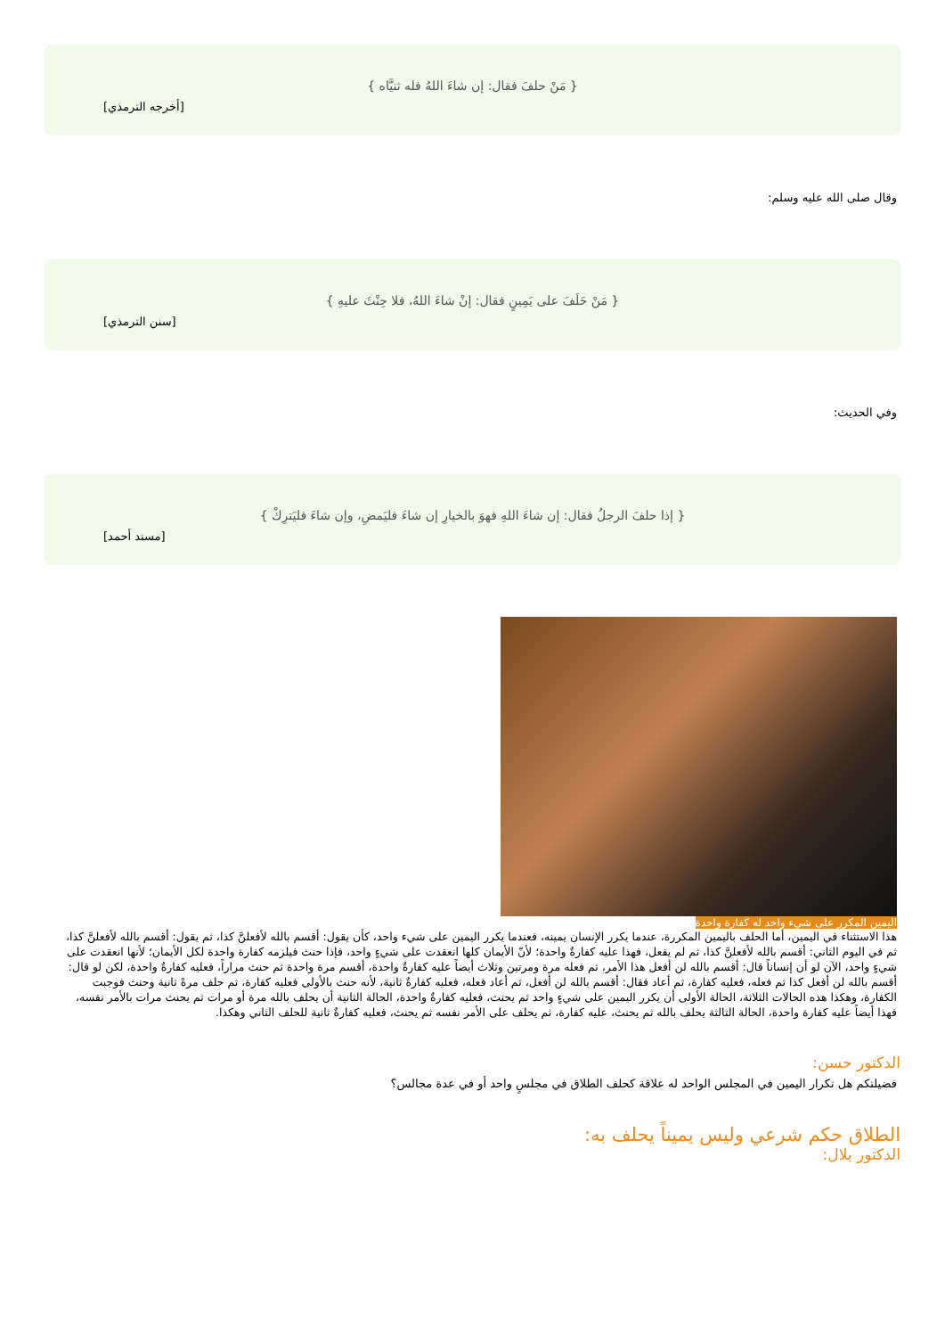{ مَنْ حلفَ فقال: إن شاءَ اللهُ فله ثنيَّاه }
[أخرجه الترمذي]
وقال صلى الله عليه وسلم:
{ مَنْ حَلَفَ على يَمِينٍ فقال: إنْ شاءَ اللهُ، فلا حِنْثَ عليهِ }
[سنن الترمذي]
وفي الحديث:
{ إذا حلفَ الرجلُ فقال: إن شاءَ اللهِ فهوَ بالخيارِ إن شاءَ فليَمضِ، وإن شاءَ فليَترِكْ }
[مسند أحمد]
اليمين المكرر على شيء واحد له كفارة واحدة
هذا الاستثناء في اليمين، أما الحلف باليمين المكررة، عندما يكرر الإنسان يمينه، فعندما يكرر اليمين على شيء واحد، كأن يقول: أقسم بالله لأفعلنَّ كذا، ثم يقول: أقسم بالله لأفعلنَّ كذا، ثم في اليوم الثاني: أقسم بالله لأفعلنَّ كذا، ثم لم يفعل، فهذا عليه كفارةٌ واحدة؛ لأنّ الأيمان كلها انعقدت على شيءٍ واحد، فإذا حنث فيلزمه كفارة واحدة لكل الأيمان؛ لأنها انعقدت على شيءٍ واحد، الآن لو أن إنساناً قال: أقسم بالله لن أفعل هذا الأمر، ثم فعله مرة ومرتين وثلاث أيضاً عليه كفارةٌ واحدة، أقسم مرة واحدة ثم حنث مراراً، فعليه كفارةٌ واحدة، لكن لو قال: أقسم بالله لن أفعل كذا ثم فعله، فعليه كفارة، ثم أعاد فقال: أقسم بالله لن أفعل، ثم أعاد فعله، فعليه كفارةٌ ثانية، لأنه حنث بالأولى فعليه كفارة، ثم حلف مرةً ثانية وحنث فوجبت الكفارة، وهكذا هذه الحالات الثلاثة، الحالة الأولى أن يكرر اليمين على شيءٍ واحد ثم يحنث، فعليه كفارةٌ واحدة، الحالة الثانية أن يحلف بالله مرة أو مرات ثم يحنث مرات بالأمر نفسه، فهذا أيضاً عليه كفارة واحدة، الحالة الثالثة يحلف بالله ثم يحنث، عليه كفارة، ثم يحلف على الأمر نفسه ثم يحنث، فعليه كفارةٌ ثانية للحلف الثاني وهكذا.
الدكتور حسن:
فضيلتكم هل تكرار اليمين في المجلس الواحد له علاقة كحلف الطلاق في مجلسٍ واحد أو في عدة مجالس؟
الطلاق حكم شرعي وليس يميناً يحلف به:
الدكتور بلال: